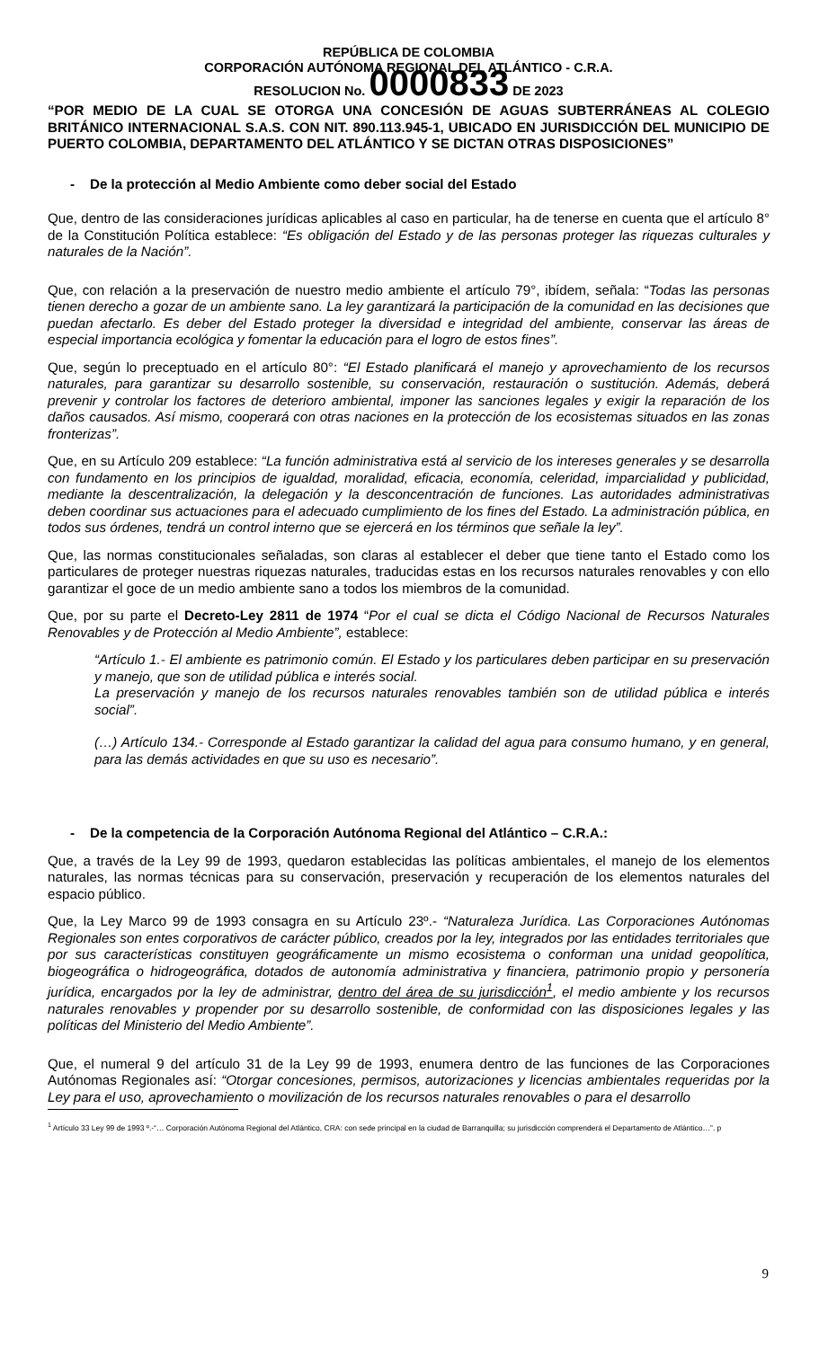REPÚBLICA DE COLOMBIA
CORPORACIÓN AUTÓNOMA REGIONAL DEL ATLÁNTICO - C.R.A.
RESOLUCION No. 0000833 DE 2023
“POR MEDIO DE LA CUAL SE OTORGA UNA CONCESIÓN DE AGUAS SUBTERRÁNEAS AL COLEGIO BRITÁNICO INTERNACIONAL S.A.S. CON NIT. 890.113.945-1, UBICADO EN JURISDICCIÓN DEL MUNICIPIO DE PUERTO COLOMBIA, DEPARTAMENTO DEL ATLÁNTICO Y SE DICTAN OTRAS DISPOSICIONES”
- De la protección al Medio Ambiente como deber social del Estado
Que, dentro de las consideraciones jurídicas aplicables al caso en particular, ha de tenerse en cuenta que el artículo 8° de la Constitución Política establece: “Es obligación del Estado y de las personas proteger las riquezas culturales y naturales de la Nación”.
Que, con relación a la preservación de nuestro medio ambiente el artículo 79°, ibídem, señala: “Todas las personas tienen derecho a gozar de un ambiente sano. La ley garantizará la participación de la comunidad en las decisiones que puedan afectarlo. Es deber del Estado proteger la diversidad e integridad del ambiente, conservar las áreas de especial importancia ecológica y fomentar la educación para el logro de estos fines”.
Que, según lo preceptuado en el artículo 80°: “El Estado planificará el manejo y aprovechamiento de los recursos naturales, para garantizar su desarrollo sostenible, su conservación, restauración o sustitución. Además, deberá prevenir y controlar los factores de deterioro ambiental, imponer las sanciones legales y exigir la reparación de los daños causados. Así mismo, cooperará con otras naciones en la protección de los ecosistemas situados en las zonas fronterizas”.
Que, en su Artículo 209 establece: “La función administrativa está al servicio de los intereses generales y se desarrolla con fundamento en los principios de igualdad, moralidad, eficacia, economía, celeridad, imparcialidad y publicidad, mediante la descentralización, la delegación y la desconcentración de funciones. Las autoridades administrativas deben coordinar sus actuaciones para el adecuado cumplimiento de los fines del Estado. La administración pública, en todos sus órdenes, tendrá un control interno que se ejercerá en los términos que señale la ley”.
Que, las normas constitucionales señaladas, son claras al establecer el deber que tiene tanto el Estado como los particulares de proteger nuestras riquezas naturales, traducidas estas en los recursos naturales renovables y con ello garantizar el goce de un medio ambiente sano a todos los miembros de la comunidad.
Que, por su parte el Decreto-Ley 2811 de 1974 “Por el cual se dicta el Código Nacional de Recursos Naturales Renovables y de Protección al Medio Ambiente”, establece:
“Artículo 1.- El ambiente es patrimonio común. El Estado y los particulares deben participar en su preservación y manejo, que son de utilidad pública e interés social.
La preservación y manejo de los recursos naturales renovables también son de utilidad pública e interés social”.
(…) Artículo 134.- Corresponde al Estado garantizar la calidad del agua para consumo humano, y en general, para las demás actividades en que su uso es necesario”.
- De la competencia de la Corporación Autónoma Regional del Atlántico – C.R.A.:
Que, a través de la Ley 99 de 1993, quedaron establecidas las políticas ambientales, el manejo de los elementos naturales, las normas técnicas para su conservación, preservación y recuperación de los elementos naturales del espacio público.
Que, la Ley Marco 99 de 1993 consagra en su Artículo 23º.- “Naturaleza Jurídica. Las Corporaciones Autónomas Regionales son entes corporativos de carácter público, creados por la ley, integrados por las entidades territoriales que por sus características constituyen geográficamente un mismo ecosistema o conforman una unidad geopolítica, biogeográfica o hidrogeográfica, dotados de autonomía administrativa y financiera, patrimonio propio y personería jurídica, encargados por la ley de administrar, dentro del área de su jurisdicción<sup>1</sup>, el medio ambiente y los recursos naturales renovables y propender por su desarrollo sostenible, de conformidad con las disposiciones legales y las políticas del Ministerio del Medio Ambiente”.
Que, el numeral 9 del artículo 31 de la Ley 99 de 1993, enumera dentro de las funciones de las Corporaciones Autónomas Regionales así: “Otorgar concesiones, permisos, autorizaciones y licencias ambientales requeridas por la Ley para el uso, aprovechamiento o movilización de los recursos naturales renovables o para el desarrollo
<sup>1</sup> Artículo 33 Ley 99 de 1993 º.-“… Corporación Autónoma Regional del Atlántico, CRA: con sede principal en la ciudad de Barranquilla; su jurisdicción comprenderá el Departamento de Atlántico…”. p
9